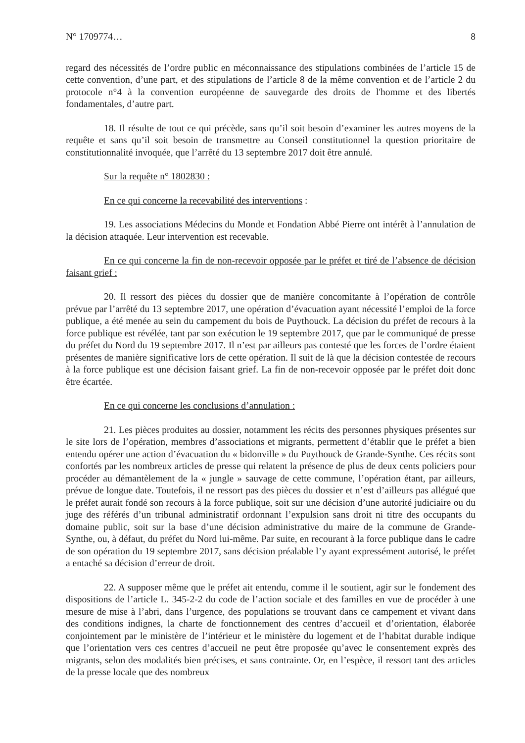N° 1709774… 8
regard des nécessités de l’ordre public en méconnaissance des stipulations combinées de l’article 15 de cette convention, d’une part, et des stipulations de l’article 8 de la même convention et de l’article 2 du protocole n°4 à la convention européenne de sauvegarde des droits de l'homme et des libertés fondamentales, d’autre part.
18. Il résulte de tout ce qui précède, sans qu’il soit besoin d’examiner les autres moyens de la requête et sans qu’il soit besoin de transmettre au Conseil constitutionnel la question prioritaire de constitutionnalité invoquée, que l’arrêté du 13 septembre 2017 doit être annulé.
Sur la requête n° 1802830 :
En ce qui concerne la recevabilité des interventions :
19. Les associations Médecins du Monde et Fondation Abbé Pierre ont intérêt à l’annulation de la décision attaquée. Leur intervention est recevable.
En ce qui concerne la fin de non-recevoir opposée par le préfet et tiré de l’absence de décision faisant grief :
20. Il ressort des pièces du dossier que de manière concomitante à l’opération de contrôle prévue par l’arrêté du 13 septembre 2017, une opération d’évacuation ayant nécessité l’emploi de la force publique, a été menée au sein du campement du bois de Puythouck. La décision du préfet de recours à la force publique est révélée, tant par son exécution le 19 septembre 2017, que par le communiqué de presse du préfet du Nord du 19 septembre 2017. Il n’est par ailleurs pas contesté que les forces de l’ordre étaient présentes de manière significative lors de cette opération. Il suit de là que la décision contestée de recours à la force publique est une décision faisant grief. La fin de non-recevoir opposée par le préfet doit donc être écartée.
En ce qui concerne les conclusions d’annulation :
21. Les pièces produites au dossier, notamment les récits des personnes physiques présentes sur le site lors de l’opération, membres d’associations et migrants, permettent d’établir que le préfet a bien entendu opérer une action d’évacuation du « bidonville » du Puythouck de Grande-Synthe. Ces récits sont confortés par les nombreux articles de presse qui relatent la présence de plus de deux cents policiers pour procéder au démantèlement de la « jungle » sauvage de cette commune, l’opération étant, par ailleurs, prévue de longue date. Toutefois, il ne ressort pas des pièces du dossier et n’est d’ailleurs pas allégué que le préfet aurait fondé son recours à la force publique, soit sur une décision d’une autorité judiciaire ou du juge des référés d’un tribunal administratif ordonnant l’expulsion sans droit ni titre des occupants du domaine public, soit sur la base d’une décision administrative du maire de la commune de Grande-Synthe, ou, à défaut, du préfet du Nord lui-même. Par suite, en recourant à la force publique dans le cadre de son opération du 19 septembre 2017, sans décision préalable l’y ayant expressément autorisé, le préfet a entaché sa décision d’erreur de droit.
22. A supposer même que le préfet ait entendu, comme il le soutient, agir sur le fondement des dispositions de l’article L. 345-2-2 du code de l’action sociale et des familles en vue de procéder à une mesure de mise à l’abri, dans l’urgence, des populations se trouvant dans ce campement et vivant dans des conditions indignes, la charte de fonctionnement des centres d’accueil et d’orientation, élaborée conjointement par le ministère de l’intérieur et le ministère du logement et de l’habitat durable indique que l’orientation vers ces centres d’accueil ne peut être proposée qu’avec le consentement exprès des migrants, selon des modalités bien précises, et sans contrainte. Or, en l’espèce, il ressort tant des articles de la presse locale que des nombreux